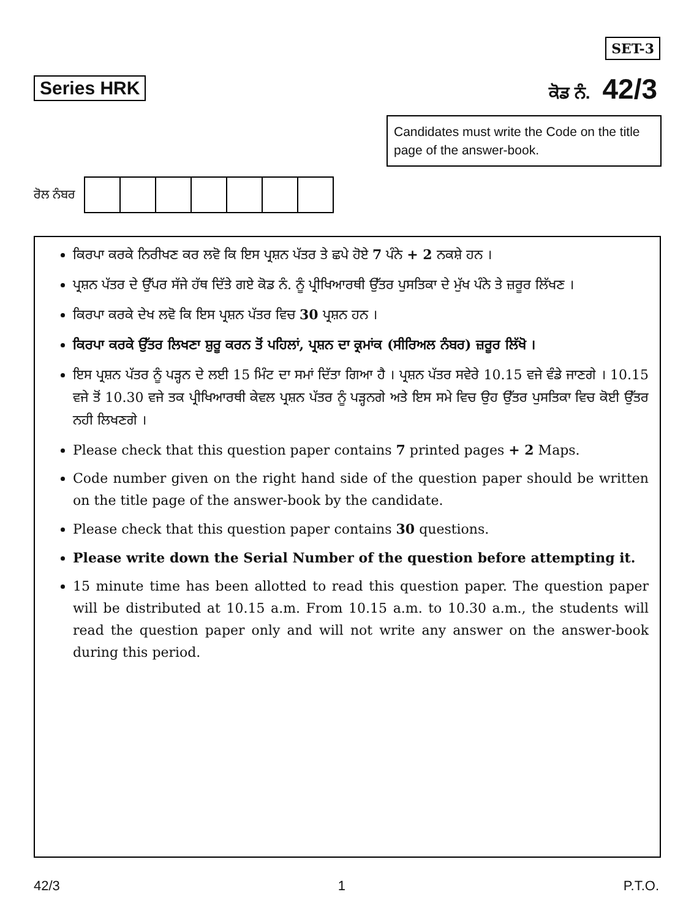SET-3
Series HRK ਕੋਡ ਨੰ. 42/3
Candidates must write the Code on the title page of the answer-book.
ਰੋਲ ਨੰਬਰ
ਕਿਰਪਾ ਕਰਕੇ ਨਿਰੀਖਣ ਕਰ ਲਵੋ ਕਿ ਇਸ ਪ੍ਰਸ਼ਨ ਪੱਤਰ ਤੇ ਛਪੇ ਹੋਏ 7 ਪੰਨੇ + 2 ਨਕਸ਼ੇ ਹਨ ।
ਪ੍ਰਸ਼ਨ ਪੱਤਰ ਦੇ ਉੱਪਰ ਸੱਜੇ ਹੱਥ ਦਿੱਤੇ ਗਏ ਕੋਡ ਨੰ. ਨੂੰ ਪ੍ਰੀਖਿਆਰਥੀ ਉੱਤਰ ਪੁਸਤਿਕਾ ਦੇ ਮੁੱਖ ਪੰਨੇ ਤੇ ਜ਼ਰੂਰ ਲਿੱਖਣ ।
ਕਿਰਪਾ ਕਰਕੇ ਦੇਖ ਲਵੋ ਕਿ ਇਸ ਪ੍ਰਸ਼ਨ ਪੱਤਰ ਵਿਚ 30 ਪ੍ਰਸ਼ਨ ਹਨ ।
ਕਿਰਪਾ ਕਰਕੇ ਉੱਤਰ ਲਿਖਣਾ ਸ਼ੁਰੂ ਕਰਨ ਤੋਂ ਪਹਿਲਾਂ, ਪ੍ਰਸ਼ਨ ਦਾ ਕ੍ਰਮਾਂਕ (ਸੀਰਿਅਲ ਨੰਬਰ) ਜ਼ਰੂਰ ਲਿੱਖੋ ।
ਇਸ ਪ੍ਰਸ਼ਨ ਪੱਤਰ ਨੂੰ ਪੜ੍ਹਨ ਦੇ ਲਈ 15 ਮਿੰਟ ਦਾ ਸਮਾਂ ਦਿੱਤਾ ਗਿਆ ਹੈ । ਪ੍ਰਸ਼ਨ ਪੱਤਰ ਸਵੇਰੇ 10.15 ਵਜੇ ਵੰਡੇ ਜਾਣਗੇ । 10.15 ਵਜੇ ਤੋਂ 10.30 ਵਜੇ ਤਕ ਪ੍ਰੀਖਿਆਰਥੀ ਕੇਵਲ ਪ੍ਰਸ਼ਨ ਪੱਤਰ ਨੂੰ ਪੜ੍ਹਨਗੇ ਅਤੇ ਇਸ ਸਮੇ ਵਿਚ ਉਹ ਉੱਤਰ ਪੁਸਤਿਕਾ ਵਿਚ ਕੋਈ ਉੱਤਰ ਨਹੀ ਲਿਖਣਗੇ ।
Please check that this question paper contains 7 printed pages + 2 Maps.
Code number given on the right hand side of the question paper should be written on the title page of the answer-book by the candidate.
Please check that this question paper contains 30 questions.
Please write down the Serial Number of the question before attempting it.
15 minute time has been allotted to read this question paper. The question paper will be distributed at 10.15 a.m. From 10.15 a.m. to 10.30 a.m., the students will read the question paper only and will not write any answer on the answer-book during this period.
42/3 1 P.T.O.